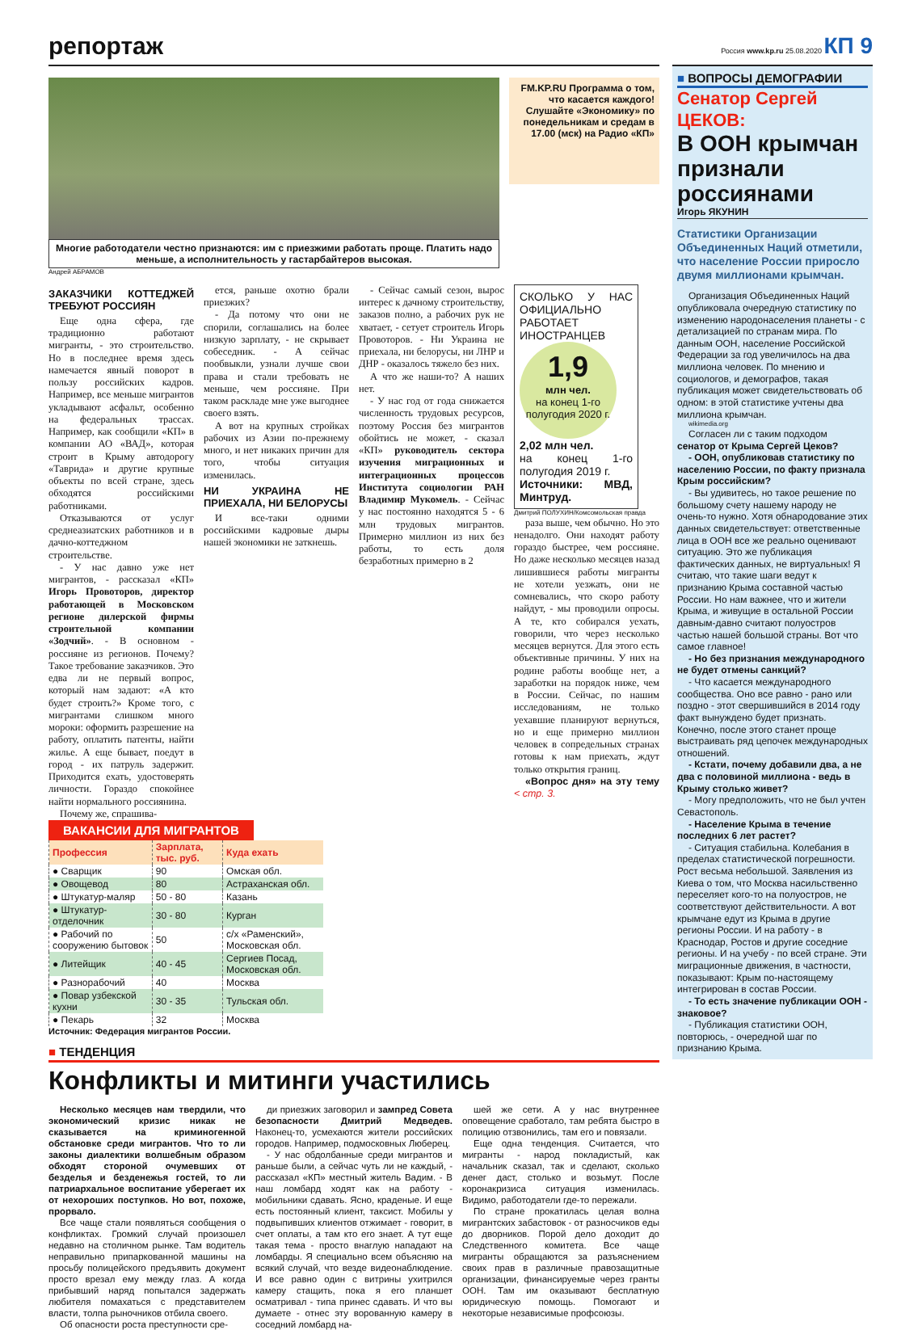репортаж
Многие работодатели честно признаются: им с приезжими работать проще. Платить надо меньше, а исполнительность у гастарбайтеров высокая.
Андрей АБРАМОВ
FM.KP.RU Программа о том, что касается каждого! Слушайте «Экономику» по понедельникам и средам в 17.00 (мск) на Радио «КП»
ЗАКАЗЧИКИ КОТТЕДЖЕЙ ТРЕБУЮТ РОССИЯН
Еще одна сфера, где традиционно работают мигранты, - это строительство. Но в последнее время здесь намечается явный поворот в пользу российских кадров. Например, все меньше мигрантов укладывают асфальт, особенно на федеральных трассах. Например, как сообщили «КП» в компании АО «ВАД», которая строит в Крыму автодорогу «Таврида» и другие крупные объекты по всей стране, здесь обходятся российскими работниками.
Отказываются от услуг среднеазиатских работников и в дачно-коттеджном строительстве.
- У нас давно уже нет мигрантов, - рассказал «КП» Игорь Провоторов, директор работающей в Московском регионе дилерской фирмы строительной компании «Зодчий». - В основном - россияне из регионов. Почему? Такое требование заказчиков. Это едва ли не первый вопрос, который нам задают: «А кто будет строить?» Кроме того, с мигрантами слишком много мороки: оформить разрешение на работу, оплатить патенты, найти жилье. А еще бывает, поедут в город - их патруль задержит. Приходится ехать, удостоверять личности. Гораздо спокойнее найти нормального россиянина.
Почему же, спрашива-
ется, раньше охотно брали приезжих?
- Да потому что они не спорили, соглашались на более низкую зарплату, - не скрывает собеседник. - А сейчас пообвыкли, узнали лучше свои права и стали требовать не меньше, чем россияне. При таком раскладе мне уже выгоднее своего взять.
А вот на крупных стройках рабочих из Азии по-прежнему много, и нет никаких причин для того, чтобы ситуация изменилась.
НИ УКРАИНА НЕ ПРИЕХАЛА, НИ БЕЛОРУСЫ
И все-таки одними российскими кадровые дыры нашей экономики не заткнешь.
- Сейчас самый сезон, вырос интерес к дачному строительству, заказов полно, а рабочих рук не хватает, - сетует строитель Игорь Провоторов. - Ни Украина не приехала, ни белорусы, ни ЛНР и ДНР - оказалось тяжело без них.
А что же наши-то? А наших нет.
- У нас год от года снижается численность трудовых ресурсов, поэтому Россия без мигрантов обойтись не может, - сказал «КП» руководитель сектора изучения миграционных и интеграционных процессов Института социологии РАН Владимир Мукомель. - Сейчас у нас постоянно находятся 5 - 6 млн трудовых мигрантов. Примерно миллион из них без работы, то есть доля безработных примерно в 2
СКОЛЬКО У НАС ОФИЦИАЛЬНО РАБОТАЕТ ИНОСТРАНЦЕВ
1,9
млн чел.
на конец 1-го полугодия 2020 г.
2,02 млн чел.
на конец 1-го полугодия 2019 г.
Источники: МВД, Минтруд.
Дмитрий ПОЛУХИН/Комсомольская правда
раза выше, чем обычно. Но это ненадолго. Они находят работу гораздо быстрее, чем россияне. Но даже несколько месяцев назад лишившиеся работы мигранты не хотели уезжать, они не сомневались, что скоро работу найдут, - мы проводили опросы. А те, кто собирался уехать, говорили, что через несколько месяцев вернутся. Для этого есть объективные причины. У них на родине работы вообще нет, а заработки на порядок ниже, чем в России. Сейчас, по нашим исследованиям, не только уехавшие планируют вернуться, но и еще примерно миллион человек в сопредельных странах готовы к нам приехать, ждут только открытия границ.
«Вопрос дня» на эту тему < стр. 3.
ВАКАНСИИ ДЛЯ МИГРАНТОВ
| Профессия | Зарплата, тыс. руб. | Куда ехать |
| --- | --- | --- |
| ● Сварщик | 90 | Омская обл. |
| ● Овощевод | 80 | Астраханская обл. |
| ● Штукатур-маляр | 50 - 80 | Казань |
| ● Штукатур-отделочник | 30 - 80 | Курган |
| ● Рабочий по сооружению бытовок | 50 | с/х «Раменский», Московская обл. |
| ● Литейщик | 40 - 45 | Сергиев Посад, Московская обл. |
| ● Разнорабочий | 40 | Москва |
| ● Повар узбекской кухни | 30 - 35 | Тульская обл. |
| ● Пекарь | 32 | Москва |
Источник: Федерация мигрантов России.
■ ТЕНДЕНЦИЯ
Конфликты и митинги участились
Несколько месяцев нам твердили, что экономический кризис никак не сказывается на криминогенной обстановке среди мигрантов. Что то ли законы диалектики волшебным образом обходят стороной очумевших от безделья и безденежья гостей, то ли патриархальное воспитание уберегает их от нехороших поступков. Но вот, похоже, прорвало.
Все чаще стали появляться сообщения о конфликтах. Громкий случай произошел недавно на столичном рынке. Там водитель неправильно припаркованной машины на просьбу полицейского предъявить документ просто врезал ему между глаз. А когда прибывший наряд попытался задержать любителя помахаться с представителем власти, толпа рыночников отбила своего.
Об опасности роста преступности сре-
ди приезжих заговорил и зампред Совета безопасности Дмитрий Медведев. Наконец-то, усмехаются жители российских городов. Например, подмосковных Люберец.
- У нас обдолбанные среди мигрантов и раньше были, а сейчас чуть ли не каждый, - рассказал «КП» местный житель Вадим. - В наш ломбард ходят как на работу - мобильники сдавать. Ясно, краденые. И еще есть постоянный клиент, таксист. Мобилы у подвыпивших клиентов отжимает - говорит, в счет оплаты, а там кто его знает. А тут еще такая тема - просто внаглую нападают на ломбарды. Я специально всем объясняю на всякий случай, что везде видеонаблюдение. И все равно один с витрины ухитрился камеру стащить, пока я его планшет осматривал - типа принес сдавать. И что вы думаете - отнес эту ворованную камеру в соседний ломбард на-
шей же сети. А у нас внутреннее оповещение сработало, там ребята быстро в полицию отзвонились, там его и повязали.
Еще одна тенденция. Считается, что мигранты - народ покладистый, как начальник сказал, так и сделают, сколько денег даст, столько и возьмут. После коронакризиса ситуация изменилась. Видимо, работодатели где-то пережали.
По стране прокатилась целая волна мигрантских забастовок - от разносчиков еды до дворников. Порой дело доходит до Следственного комитета. Все чаще мигранты обращаются за разъяснением своих прав в различные правозащитные организации, финансируемые через гранты ООН. Там им оказывают бесплатную юридическую помощь. Помогают и некоторые независимые профсоюзы.
Россия www.kp.ru 25.08.2020 КП 9
■ ВОПРОСЫ ДЕМОГРАФИИ
Сенатор Сергей ЦЕКОВ:
В ООН крымчан признали россиянами
Игорь ЯКУНИН
Статистики Организации Объединенных Наций отметили, что население России приросло двумя миллионами крымчан.
Организация Объединенных Наций опубликовала очередную статистику по изменению народонаселения планеты - с детализацией по странам мира. По данным ООН, население Российской Федерации за год увеличилось на два миллиона человек. По мнению и социологов, и демографов, такая публикация может свидетельствовать об одном: в этой статистике учтены два миллиона крымчан.
wikimedia.org
Согласен ли с таким подходом сенатор от Крыма Сергей Цеков?
- ООН, опубликовав статистику по населению России, по факту признала Крым российским?
- Вы удивитесь, но такое решение по большому счету нашему народу не очень-то нужно. Хотя обнародование этих данных свидетельствует: ответственные лица в ООН все же реально оценивают ситуацию. Это же публикация фактических данных, не виртуальных! Я считаю, что такие шаги ведут к признанию Крыма составной частью России. Но нам важнее, что и жители Крыма, и живущие в остальной России давным-давно считают полуостров частью нашей большой страны. Вот что самое главное!
- Но без признания международного не будет отмены санкций?
- Что касается международного сообщества. Оно все равно - рано или поздно - этот свершившийся в 2014 году факт вынуждено будет признать. Конечно, после этого станет проще выстраивать ряд цепочек международных отношений.
- Кстати, почему добавили два, а не два с половиной миллиона - ведь в Крыму столько живет?
- Могу предположить, что не был учтен Севастополь.
- Население Крыма в течение последних 6 лет растет?
- Ситуация стабильна. Колебания в пределах статистической погрешности. Рост весьма небольшой. Заявления из Киева о том, что Москва насильственно переселяет кого-то на полуостров, не соответствуют действительности. А вот крымчане едут из Крыма в другие регионы России. И на работу - в Краснодар, Ростов и другие соседние регионы. И на учебу - по всей стране. Эти миграционные движения, в частности, показывают: Крым по-настоящему интегрирован в состав России.
- То есть значение публикации ООН - знаковое?
- Публикация статистики ООН, повторюсь, - очередной шаг по признанию Крыма.